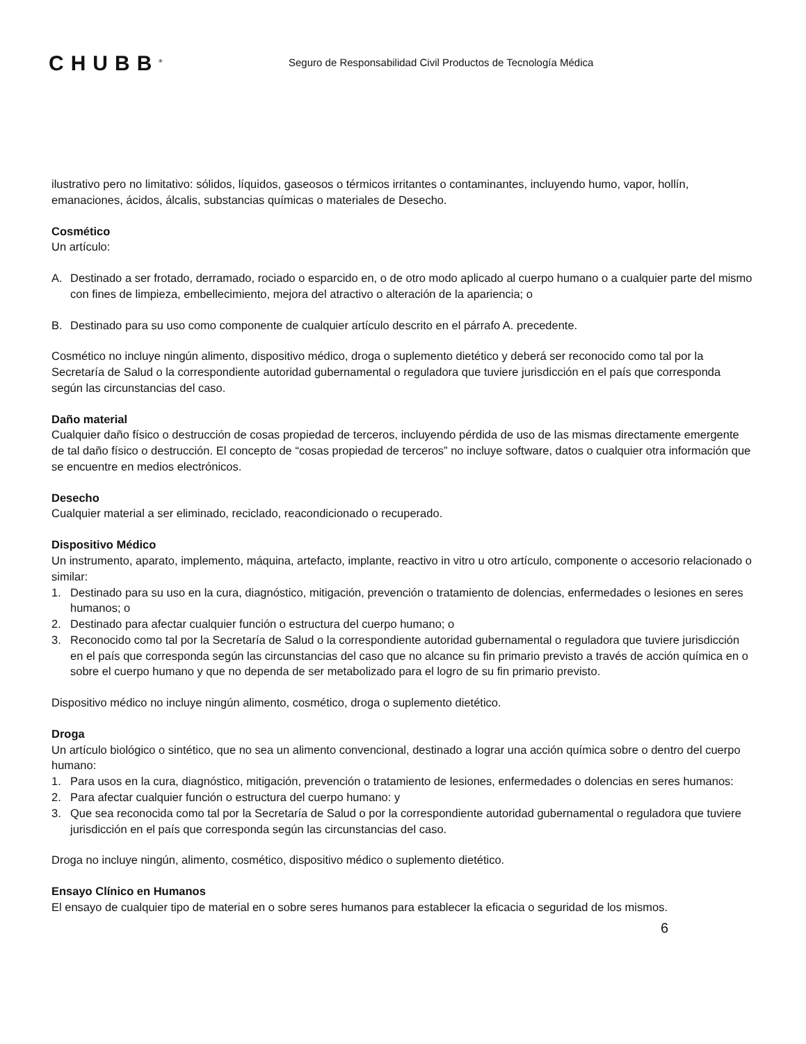CHUBB<sup>®</sup>
Seguro de Responsabilidad Civil Productos de Tecnología Médica
ilustrativo pero no limitativo: sólidos, líquidos, gaseosos o térmicos irritantes o contaminantes, incluyendo humo, vapor, hollín, emanaciones, ácidos, álcalis, substancias químicas o materiales de Desecho.
Cosmético
Un artículo:
A. Destinado a ser frotado, derramado, rociado o esparcido en, o de otro modo aplicado al cuerpo humano o a cualquier parte del mismo con fines de limpieza, embellecimiento, mejora del atractivo o alteración de la apariencia; o
B. Destinado para su uso como componente de cualquier artículo descrito en el párrafo A. precedente.
Cosmético no incluye ningún alimento, dispositivo médico, droga o suplemento dietético y deberá ser reconocido como tal por la Secretaría de Salud o la correspondiente autoridad gubernamental o reguladora que tuviere jurisdicción en el país que corresponda según las circunstancias del caso.
Daño material
Cualquier daño físico o destrucción de cosas propiedad de terceros, incluyendo pérdida de uso de las mismas directamente emergente de tal daño físico o destrucción. El concepto de “cosas propiedad de terceros” no incluye software, datos o cualquier otra información que se encuentre en medios electrónicos.
Desecho
Cualquier material a ser eliminado, reciclado, reacondicionado o recuperado.
Dispositivo Médico
Un instrumento, aparato, implemento, máquina, artefacto, implante, reactivo in vitro u otro artículo, componente o accesorio relacionado o similar:
1. Destinado para su uso en la cura, diagnóstico, mitigación, prevención o tratamiento de dolencias, enfermedades o lesiones en seres humanos; o
2. Destinado para afectar cualquier función o estructura del cuerpo humano; o
3. Reconocido como tal por la Secretaría de Salud o la correspondiente autoridad gubernamental o reguladora que tuviere jurisdicción en el país que corresponda según las circunstancias del caso que no alcance su fin primario previsto a través de acción química en o sobre el cuerpo humano y que no dependa de ser metabolizado para el logro de su fin primario previsto.
Dispositivo médico no incluye ningún alimento, cosmético, droga o suplemento dietético.
Droga
Un artículo biológico o sintético, que no sea un alimento convencional, destinado a lograr una acción química sobre o dentro del cuerpo humano:
1. Para usos en la cura, diagnóstico, mitigación, prevención o tratamiento de lesiones, enfermedades o dolencias en seres humanos:
2. Para afectar cualquier función o estructura del cuerpo humano: y
3. Que sea reconocida como tal por la Secretaría de Salud o por la correspondiente autoridad gubernamental o reguladora que tuviere jurisdicción en el país que corresponda según las circunstancias del caso.
Droga no incluye ningún, alimento, cosmético, dispositivo médico o suplemento dietético.
Ensayo Clínico en Humanos
El ensayo de cualquier tipo de material en o sobre seres humanos para establecer la eficacia o seguridad de los mismos.
6